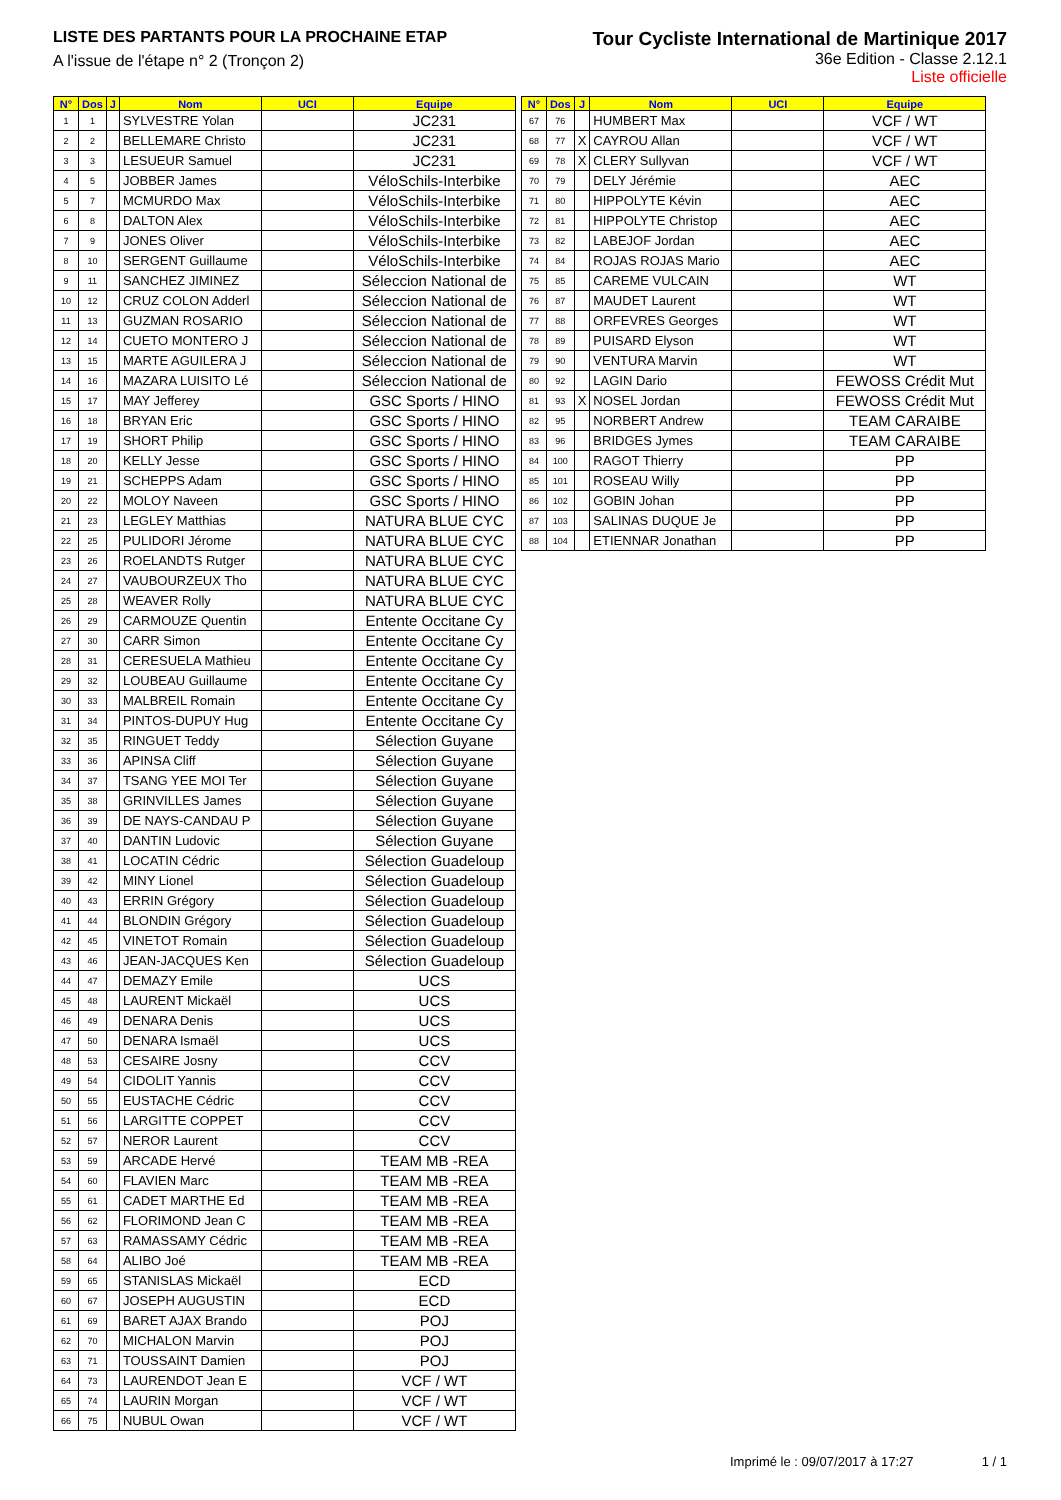LISTE DES PARTANTS POUR LA PROCHAINE ETAP
A l'issue de l'étape n° 2 (Tronçon 2)
Tour Cycliste International de Martinique 2017
36e Edition - Classe 2.12.1
Liste officielle
| N° | Dos | J | Nom | UCI | Equipe |
| --- | --- | --- | --- | --- | --- |
| 1 | 1 | | SYLVESTRE Yolan | | JC231 |
| 2 | 2 | | BELLEMARE Christo | | JC231 |
| 3 | 3 | | LESUEUR Samuel | | JC231 |
| 4 | 5 | | JOBBER James | | VéloSchils-Interbike |
| 5 | 7 | | MCMURDO Max | | VéloSchils-Interbike |
| 6 | 8 | | DALTON Alex | | VéloSchils-Interbike |
| 7 | 9 | | JONES Oliver | | VéloSchils-Interbike |
| 8 | 10 | | SERGENT Guillaume | | VéloSchils-Interbike |
| 9 | 11 | | SANCHEZ JIMINEZ | | Séleccion National de |
| 10 | 12 | | CRUZ COLON Adderl | | Séleccion National de |
| 11 | 13 | | GUZMAN ROSARIO | | Séleccion National de |
| 12 | 14 | | CUETO MONTERO J | | Séleccion National de |
| 13 | 15 | | MARTE AGUILERA J | | Séleccion National de |
| 14 | 16 | | MAZARA LUISITO Lé | | Séleccion National de |
| 15 | 17 | | MAY Jefferey | | GSC Sports / HINO |
| 16 | 18 | | BRYAN Eric | | GSC Sports / HINO |
| 17 | 19 | | SHORT Philip | | GSC Sports / HINO |
| 18 | 20 | | KELLY Jesse | | GSC Sports / HINO |
| 19 | 21 | | SCHEPPS Adam | | GSC Sports / HINO |
| 20 | 22 | | MOLOY Naveen | | GSC Sports / HINO |
| 21 | 23 | | LEGLEY Matthias | | NATURA BLUE CYC |
| 22 | 25 | | PULIDORI Jérome | | NATURA BLUE CYC |
| 23 | 26 | | ROELANDTS Rutger | | NATURA BLUE CYC |
| 24 | 27 | | VAUBOURZEUX Tho | | NATURA BLUE CYC |
| 25 | 28 | | WEAVER Rolly | | NATURA BLUE CYC |
| 26 | 29 | | CARMOUZE Quentin | | Entente Occitane Cy |
| 27 | 30 | | CARR Simon | | Entente Occitane Cy |
| 28 | 31 | | CERESUELA Mathieu | | Entente Occitane Cy |
| 29 | 32 | | LOUBEAU Guillaume | | Entente Occitane Cy |
| 30 | 33 | | MALBREIL Romain | | Entente Occitane Cy |
| 31 | 34 | | PINTOS-DUPUY Hug | | Entente Occitane Cy |
| 32 | 35 | | RINGUET Teddy | | Sélection Guyane |
| 33 | 36 | | APINSA Cliff | | Sélection Guyane |
| 34 | 37 | | TSANG YEE MOI Ter | | Sélection Guyane |
| 35 | 38 | | GRINVILLES James | | Sélection Guyane |
| 36 | 39 | | DE NAYS-CANDAU P | | Sélection Guyane |
| 37 | 40 | | DANTIN Ludovic | | Sélection Guyane |
| 38 | 41 | | LOCATIN Cédric | | Sélection Guadeloup |
| 39 | 42 | | MINY Lionel | | Sélection Guadeloup |
| 40 | 43 | | ERRIN Grégory | | Sélection Guadeloup |
| 41 | 44 | | BLONDIN Grégory | | Sélection Guadeloup |
| 42 | 45 | | VINETOT Romain | | Sélection Guadeloup |
| 43 | 46 | | JEAN-JACQUES Ken | | Sélection Guadeloup |
| 44 | 47 | | DEMAZY Emile | | UCS |
| 45 | 48 | | LAURENT Mickaël | | UCS |
| 46 | 49 | | DENARA Denis | | UCS |
| 47 | 50 | | DENARA Ismaël | | UCS |
| 48 | 53 | | CESAIRE Josny | | CCV |
| 49 | 54 | | CIDOLIT Yannis | | CCV |
| 50 | 55 | | EUSTACHE Cédric | | CCV |
| 51 | 56 | | LARGITTE COPPET | | CCV |
| 52 | 57 | | NEROR Laurent | | CCV |
| 53 | 59 | | ARCADE Hervé | | TEAM MB -REA |
| 54 | 60 | | FLAVIEN Marc | | TEAM MB -REA |
| 55 | 61 | | CADET MARTHE Ed | | TEAM MB -REA |
| 56 | 62 | | FLORIMOND Jean C | | TEAM MB -REA |
| 57 | 63 | | RAMASSAMY Cédric | | TEAM MB -REA |
| 58 | 64 | | ALIBO Joé | | TEAM MB -REA |
| 59 | 65 | | STANISLAS Mickaël | | ECD |
| 60 | 67 | | JOSEPH AUGUSTIN | | ECD |
| 61 | 69 | | BARET AJAX Brando | | POJ |
| 62 | 70 | | MICHALON Marvin | | POJ |
| 63 | 71 | | TOUSSAINT Damien | | POJ |
| 64 | 73 | | LAURENDOT Jean E | | VCF / WT |
| 65 | 74 | | LAURIN Morgan | | VCF / WT |
| 66 | 75 | | NUBUL Owan | | VCF / WT |
| N° | Dos | J | Nom | UCI | Equipe |
| --- | --- | --- | --- | --- | --- |
| 67 | 76 | | HUMBERT Max | | VCF / WT |
| 68 | 77 | X | CAYROU Allan | | VCF / WT |
| 69 | 78 | X | CLERY Sullyvan | | VCF / WT |
| 70 | 79 | | DELY Jérémie | | AEC |
| 71 | 80 | | HIPPOLYTE Kévin | | AEC |
| 72 | 81 | | HIPPOLYTE Christop | | AEC |
| 73 | 82 | | LABEJOF Jordan | | AEC |
| 74 | 84 | | ROJAS ROJAS Mario | | AEC |
| 75 | 85 | | CAREME VULCAIN | | WT |
| 76 | 87 | | MAUDET Laurent | | WT |
| 77 | 88 | | ORFEVRES Georges | | WT |
| 78 | 89 | | PUISARD Elyson | | WT |
| 79 | 90 | | VENTURA Marvin | | WT |
| 80 | 92 | | LAGIN Dario | | FEWOSS Crédit Mut |
| 81 | 93 | X | NOSEL Jordan | | FEWOSS Crédit Mut |
| 82 | 95 | | NORBERT Andrew | | TEAM CARAIBE |
| 83 | 96 | | BRIDGES Jymes | | TEAM CARAIBE |
| 84 | 100 | | RAGOT Thierry | | PP |
| 85 | 101 | | ROSEAU Willy | | PP |
| 86 | 102 | | GOBIN Johan | | PP |
| 87 | 103 | | SALINAS DUQUE Je | | PP |
| 88 | 104 | | ETIENNAR Jonathan | | PP |
Imprimé le : 09/07/2017 à 17:27
1 / 1